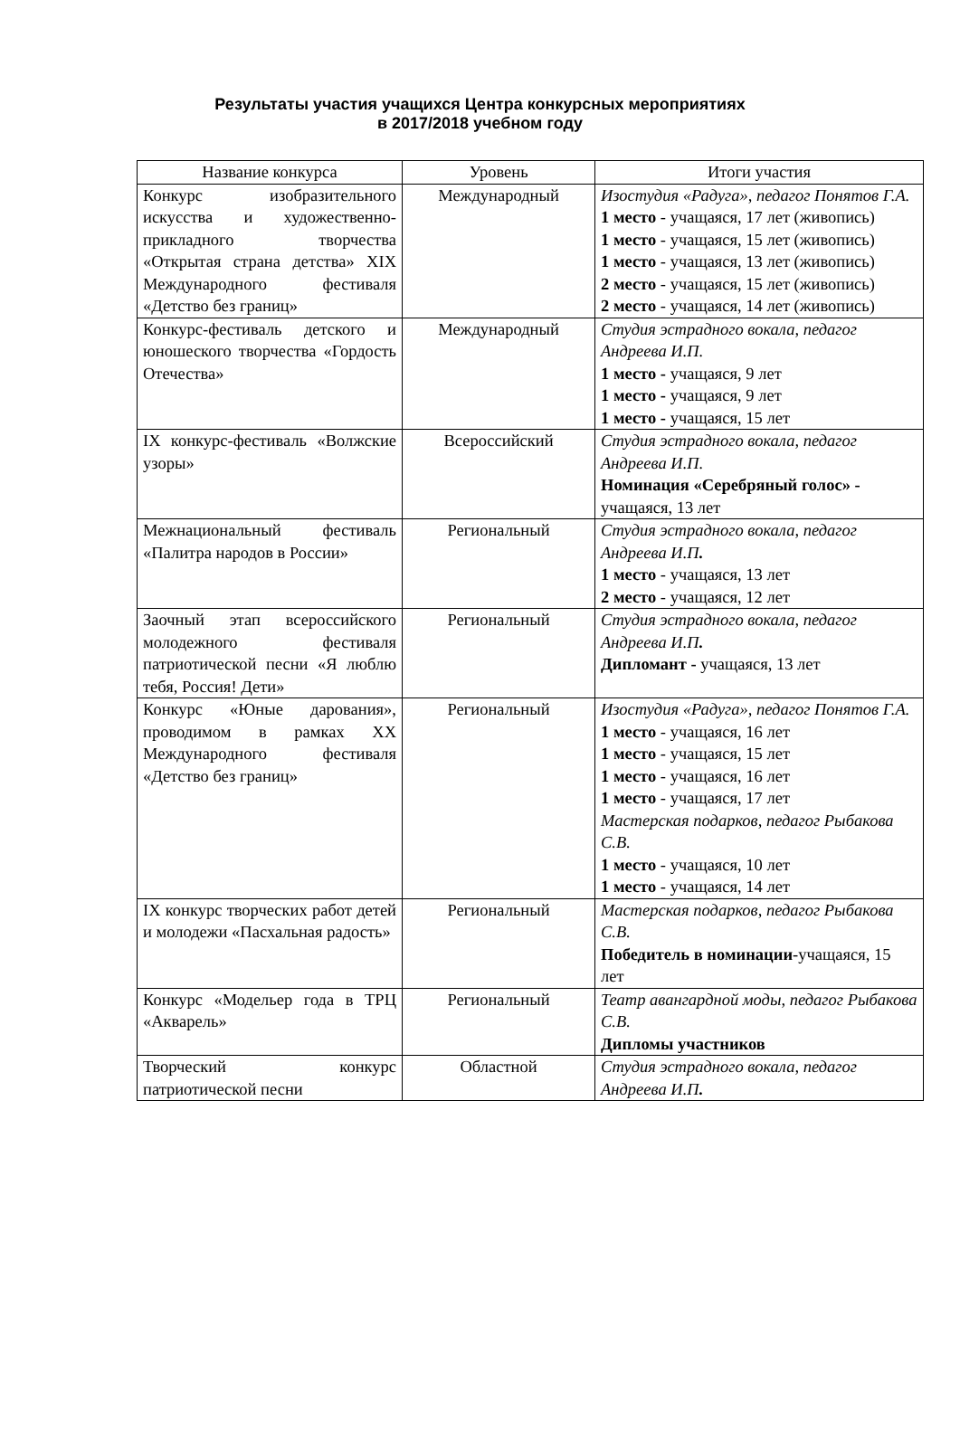Результаты участия учащихся Центра конкурсных мероприятиях
в 2017/2018 учебном году
| Название конкурса | Уровень | Итоги участия |
| --- | --- | --- |
| Конкурс изобразительного искусства и художественно-прикладного творчества «Открытая страна детства» XIX Международного фестиваля «Детство без границ» | Международный | Изостудия «Радуга», педагог Понятов Г.А. 1 место - учащаяся, 17 лет (живопись) 1 место - учащаяся, 15 лет (живопись) 1 место - учащаяся, 13 лет (живопись) 2 место - учащаяся, 15 лет (живопись) 2 место - учащаяся, 14 лет (живопись) |
| Конкурс-фестиваль детского и юношеского творчества «Гордость Отечества» | Международный | Студия эстрадного вокала, педагог Андреева И.П. 1 место - учащаяся, 9 лет 1 место - учащаяся, 9 лет 1 место - учащаяся, 15 лет |
| IX конкурс-фестиваль «Волжские узоры» | Всероссийский | Студия эстрадного вокала, педагог Андреева И.П. Номинация «Серебряный голос» - учащаяся, 13 лет |
| Межнациональный фестиваль «Палитра народов в России» | Региональный | Студия эстрадного вокала, педагог Андреева И.П . 1 место - учащаяся, 13 лет 2 место - учащаяся, 12 лет |
| Заочный этап всероссийского молодежного фестиваля патриотической песни «Я люблю тебя, Россия! Дети» | Региональный | Студия эстрадного вокала, педагог Андреева И.П . Дипломант - учащаяся, 13 лет |
| Конкурс «Юные дарования», проводимом в рамках XX Международного фестиваля «Детство без границ» | Региональный | Изостудия «Радуга», педагог Понятов Г.А. 1 место - учащаяся, 16 лет 1 место - учащаяся, 15 лет 1 место - учащаяся, 16 лет 1 место - учащаяся, 17 лет Мастерская подарков, педагог Рыбакова С.В. 1 место - учащаяся, 10 лет 1 место - учащаяся, 14 лет |
| IX конкурс творческих работ детей и молодежи «Пасхальная радость» | Региональный | Мастерская подарков, педагог Рыбакова С.В. Победитель в номинации -учащаяся, 15 лет |
| Конкурс «Модельер года в ТРЦ «Акварель» | Региональный | Театр авангардной моды, педагог Рыбакова С.В. Дипломы участников |
| Творческий конкурс патриотической песни | Областной | Студия эстрадного вокала, педагог Андреева И.П . |